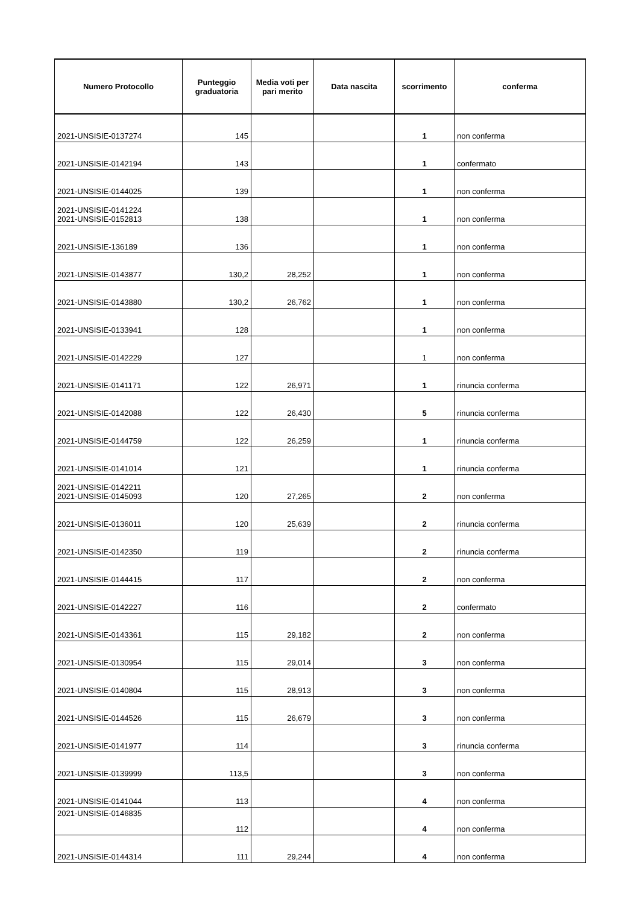| Numero Protocollo | Punteggio graduatoria | Media voti per pari merito | Data nascita | scorrimento | conferma |
| --- | --- | --- | --- | --- | --- |
| 2021-UNSISIE-0137274 | 145 | | | 1 | non conferma |
| 2021-UNSISIE-0142194 | 143 | | | 1 | confermato |
| 2021-UNSISIE-0144025 | 139 | | | 1 | non conferma |
| 2021-UNSISIE-0141224 2021-UNSISIE-0152813 | 138 | | | 1 | non conferma |
| 2021-UNSISIE-136189 | 136 | | | 1 | non conferma |
| 2021-UNSISIE-0143877 | 130,2 | 28,252 | | 1 | non conferma |
| 2021-UNSISIE-0143880 | 130,2 | 26,762 | | 1 | non conferma |
| 2021-UNSISIE-0133941 | 128 | | | 1 | non conferma |
| 2021-UNSISIE-0142229 | 127 | | | 1 | non conferma |
| 2021-UNSISIE-0141171 | 122 | 26,971 | | 1 | rinuncia conferma |
| 2021-UNSISIE-0142088 | 122 | 26,430 | | 5 | rinuncia conferma |
| 2021-UNSISIE-0144759 | 122 | 26,259 | | 1 | rinuncia conferma |
| 2021-UNSISIE-0141014 | 121 | | | 1 | rinuncia conferma |
| 2021-UNSISIE-0142211 2021-UNSISIE-0145093 | 120 | 27,265 | | 2 | non conferma |
| 2021-UNSISIE-0136011 | 120 | 25,639 | | 2 | rinuncia conferma |
| 2021-UNSISIE-0142350 | 119 | | | 2 | rinuncia conferma |
| 2021-UNSISIE-0144415 | 117 | | | 2 | non conferma |
| 2021-UNSISIE-0142227 | 116 | | | 2 | confermato |
| 2021-UNSISIE-0143361 | 115 | 29,182 | | 2 | non conferma |
| 2021-UNSISIE-0130954 | 115 | 29,014 | | 3 | non conferma |
| 2021-UNSISIE-0140804 | 115 | 28,913 | | 3 | non conferma |
| 2021-UNSISIE-0144526 | 115 | 26,679 | | 3 | non conferma |
| 2021-UNSISIE-0141977 | 114 | | | 3 | rinuncia conferma |
| 2021-UNSISIE-0139999 | 113,5 | | | 3 | non conferma |
| 2021-UNSISIE-0141044 | 113 | | | 4 | non conferma |
| 2021-UNSISIE-0146835 | 112 | | | 4 | non conferma |
| 2021-UNSISIE-0144314 | 111 | 29,244 | | 4 | non conferma |